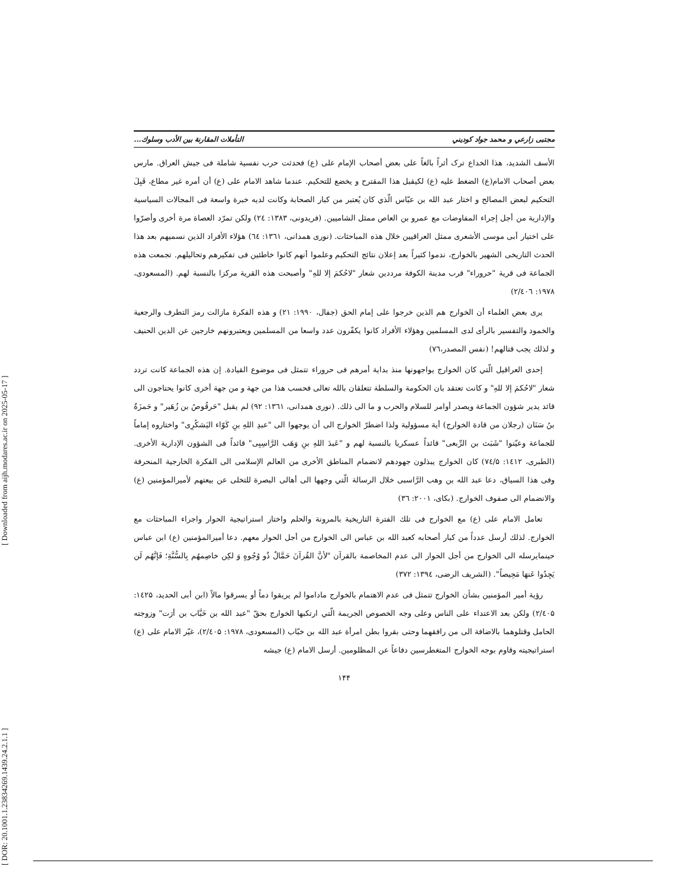[ Downloaded from aijh.modares.ac.ir on 2025-05-17 ]
[ DOR: 20.1001.1.23834269.1439.24.2.1.1 ]
مجتبى زارعي و محمد جواد كوديني التأملات المقارنة بين الأدب وسلوك...
الأسف الشديد، هذا الخداع ترک أثراً بالغاً على بعض أصحاب الإمام على (ع) فحدثت حرب نفسية شاملة فى جيش العراق. مارس بعض أصحاب الامام(ع) الضغط عليه (ع) لكيقبل هذا المقترح و يخضع للتحكيم. عندما شاهد الامام على (ع) أن أمره غير مطاع، قَبِلَ التحكيم لبعض المصالح و اختار عبد الله بن عبّاس الّذي كان يُعتبر من كبار الصحابة وكانت لديه خبرة واسعة فى المجالات السياسية والإدارية من أجل إجراء المفاوضات مع عمرو بن العاص ممثل الشاميين. (فريدونى، ۱۳۸۳: ۲٤) ولكن تمرّد العصاة مرة أخرى وأصرّوا على اختيار أبى موسى الأشعرى ممثل العراقيين خلال هذه المباحثات. (نورى همدانى، ۱۳٦۱: ٦٤) هؤلاء الأفراد الذين نسميهم بعد هذا الحدث التاريخى الشهير بالخوارج، ندموا كثيراً بعد إعلان نتائج التحكيم وعلموا أنهم كانوا خاطئين فى تفكيرهم وتحاليلهم. تجمعت هذه الجماعة فى قرية "حروراء" قرب مدينة الكوفة مرددين شعار "لاحُكمَ إلا للهِ" وأصبحت هذه القرية مركزا بالنسبة لهم. (المسعودى، ۱۹۷۸: ۲/٤۰٦)
يرى بعض العلماء أن الخوارج هم الذين خرجوا على إمام الحق (جفال، ۱۹۹۰: ۲۱) و هذه الفكرة مازالت رمز التطرف والرجعية والخمود والتفسير بالرأى لدى المسلمين وهؤلاء الأفراد كانوا يكفّرون عدد واسعا من المسلمين ويعتبرونهم خارجين عن الدين الحنيف و لذلك يجب قتالهم! (نفس المصدر،۷٦)
إحدى العراقيل الّتي كان الخوارج يواجهونها منذ بداية أمرهم فى حروراء تتمثل فى موضوع القيادة. إن هذه الجماعة كانت تردد شعار "لاحُكمَ إلا للهِ" و كانت تعتقد بان الحكومة والسلطة تتعلقان بالله تعالى فحسب هذا من جهة و من جهة أخرى كانوا يحتاجون الى قائد يدير شؤون الجماعة ويصدر أوامر للسلام والحرب و ما الى ذلك. (نورى همدانى، ۱۳٦۱: ۹۲) لم يقبل "حَرقُوصُ بن زُهَير" و حَمزَةُ بنُ سَنَان (رجلان من قادة الخوارج) أية مسؤولية ولذا اضطرّ الخوارج الى أن يوجهوا الى "عبدِ اللهِ بنِ كَوّاء اليَشكُرِى" واختاروه إماماً للجماعة وعيّنوا "شَبَث بن الرِّبعى" قائداً عسكريا بالنسبة لهم و "عَبدَ اللهِ بنِ وَهَب الرَّاسِبِى" قائداً فى الشؤون الإدارية الأخرى. (الطبرى، ۱٤۱۲: ۷٤/۵) كان الخوارج يبذلون جهودهم لانضمام المناطق الأخرى من العالم الإسلامى الى الفكرة الخارجية المنحرفة وفى هذا السياق، دعا عبد الله بن وهب الرَّاسبى خلال الرسالة الّتي وجهها الى أهالى البصرة للتخلى عن بيعتهم لأميرالمؤمنين (ع) والانضمام الى صفوف الخوارج. (بكاى، ۲۰۰۱: ۳٦)
تعامل الامام على (ع) مع الخوارج فى تلك الفترة التاريخية بالمرونة والحلم واختار استراتيجية الحوار واجراء المباحثات مع الخوارج. لذلك أرسل عدداً من كبار أصحابه كعبد الله بن عباس الى الخوارج من أجل الحوار معهم. دعا أميرالمؤمنين (ع) ابن عباس حينمايرسله الى الخوارج من أجل الحوار الى عدم المخاصمة بالقرآن "لأنَّ القُرآنَ حَمَّالٌ ذُو وُجُوهٍ وَ لكِن خاصِمهُم بِالسُّنَّةِ؛ فَإنَّهُم لَن يَجِدُوا عَنهَا مَحِيصاً". (الشريف الرضى، ۱۳۹٤: ۳۷۲)
رؤية أمير المؤمنين بشأن الخوارج تتمثل فى عدم الاهتمام بالخوارج ماداموا لم يريقوا دماً أو يسرقوا مالاً (ابن أبى الحديد، ۱٤۲۵: ۲/٤۰۵) ولكن بعد الاعتداء على الناس وعلى وجه الخصوص الجريمة الّتي ارتكبها الخوارج بحقّ "عبد الله بن خَبَّاب بن أرَت" وزوجته الحامل وقتلوهما بالاضافة الى من رافقهما وحتى بقروا بطن امرأة عبد الله بن خبّاب (المسعودى، ۱۹۷۸: ۲/٤۰۵)، غيّر الامام على (ع) استراتيجيته وقاوم بوجه الخوارج المتغطرسين دفاعاً عن المظلومين. أرسل الامام (ع) جيشه
۱۴۴